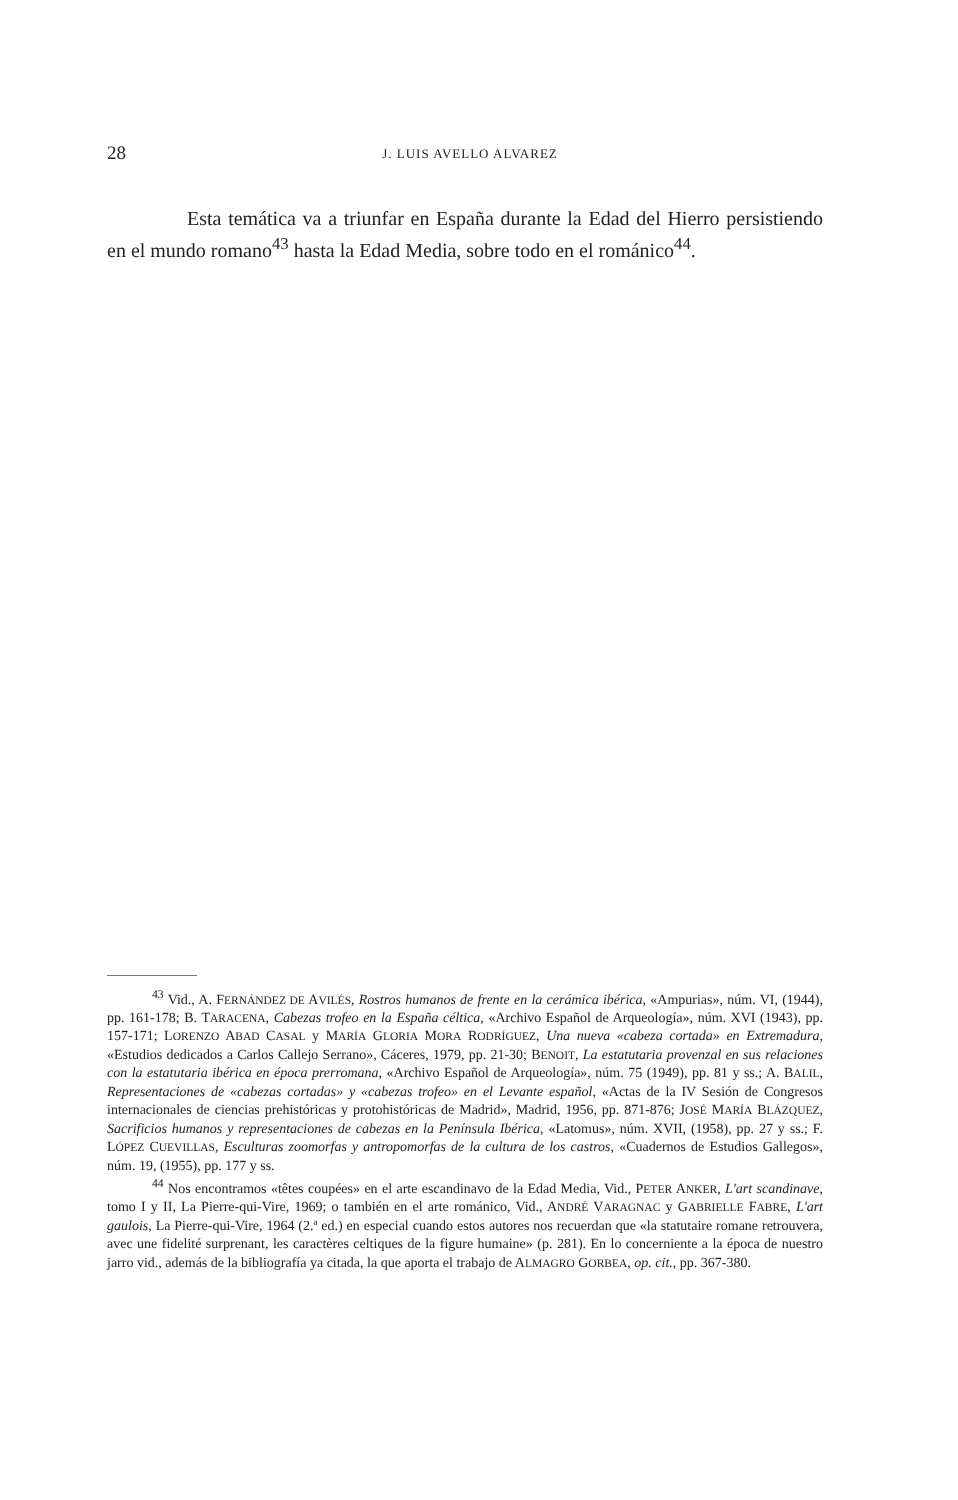28
J. LUIS AVELLO ALVAREZ
Esta temática va a triunfar en España durante la Edad del Hierro persistiendo en el mundo romano<sup>43</sup> hasta la Edad Media, sobre todo en el románico<sup>44</sup>.
<sup>43</sup> Vid., A. FERNÁNDEZ DE AVILÉS, Rostros humanos de frente en la cerámica ibérica, «Ampurias», núm. VI, (1944), pp. 161-178; B. TARACENA, Cabezas trofeo en la España céltica, «Archivo Español de Arqueología», núm. XVI (1943), pp. 157-171; LORENZO ABAD CASAL y MARÍA GLORIA MORA RODRÍGUEZ, Una nueva «cabeza cortada» en Extremadura, «Estudios dedicados a Carlos Callejo Serrano», Cáceres, 1979, pp. 21-30; BENOIT, La estatutaria provenzal en sus relaciones con la estatutaria ibérica en época prerromana, «Archivo Español de Arqueología», núm. 75 (1949), pp. 81 y ss.; A. BALIL, Representaciones de «cabezas cortadas» y «cabezas trofeo» en el Levante español, «Actas de la IV Sesión de Congresos internacionales de ciencias prehistóricas y protohistóricas de Madrid», Madrid, 1956, pp. 871-876; JOSÉ MARÍA BLÁZQUEZ, Sacrificios humanos y representaciones de cabezas en la Península Ibérica, «Latomus», núm. XVII, (1958), pp. 27 y ss.; F. LÓPEZ CUEVILLAS, Esculturas zoomorfas y antropomorfas de la cultura de los castros, «Cuadernos de Estudios Gallegos», núm. 19, (1955), pp. 177 y ss.
<sup>44</sup> Nos encontramos «têtes coupées» en el arte escandinavo de la Edad Media, Vid., PETER ANKER, L'art scandinave, tomo I y II, La Pierre-qui-Vire, 1969; o también en el arte románico, Vid., ANDRÉ VARAGNAC y GABRIELLE FABRE, L'art gaulois, La Pierre-qui-Vire, 1964 (2.ª ed.) en especial cuando estos autores nos recuerdan que «la statutaire romane retrouvera, avec une fidelité surprenant, les caractères celtiques de la figure humaine» (p. 281). En lo concerniente a la época de nuestro jarro vid., además de la bibliografía ya citada, la que aporta el trabajo de ALMAGRO GORBEA, op. cit., pp. 367-380.